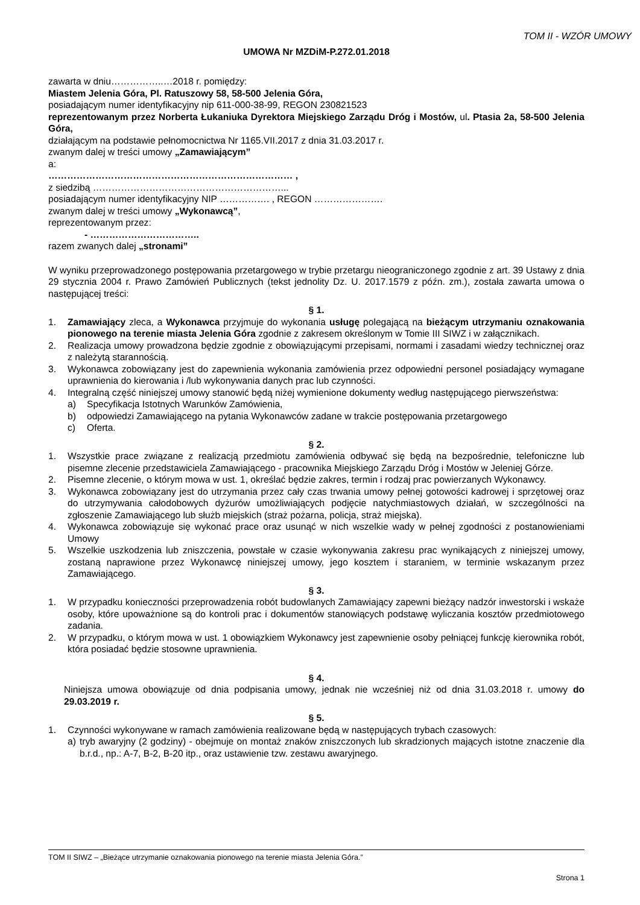TOM II - WZÓR UMOWY
UMOWA Nr MZDiM-P.272.01.2018
zawarta w dniu……………..…2018 r. pomiędzy:
Miastem Jelenia Góra, Pl. Ratuszowy 58, 58-500 Jelenia Góra,
posiadającym numer identyfikacyjny nip 611-000-38-99, REGON 230821523
reprezentowanym przez Norberta Łukaniuka Dyrektora Miejskiego Zarządu Dróg i Mostów, ul. Ptasia 2a, 58-500 Jelenia Góra,
działającym na podstawie pełnomocnictwa Nr 1165.VII.2017 z dnia 31.03.2017 r.
zwanym dalej w treści umowy „Zamawiającym”
a:
…………………………………………………………………… ,
z siedzibą ……………………………………………………...
posiadającym numer identyfikacyjny NIP ……………. , REGON ………………….
zwanym dalej w treści umowy „Wykonawcą”,
reprezentowanym przez:
- ……………………………..
razem zwanych dalej „stronami”
W wyniku przeprowadzonego postępowania przetargowego w trybie przetargu nieograniczonego zgodnie z art. 39 Ustawy z dnia 29 stycznia 2004 r. Prawo Zamówień Publicznych (tekst jednolity Dz. U. 2017.1579 z późn. zm.), została zawarta umowa o następującej treści:
§ 1.
1. Zamawiający zleca, a Wykonawca przyjmuje do wykonania usługę polegającą na bieżącym utrzymaniu oznakowania pionowego na terenie miasta Jelenia Góra zgodnie z zakresem określonym w Tomie III SIWZ i w załącznikach.
2. Realizacja umowy prowadzona będzie zgodnie z obowiązującymi przepisami, normami i zasadami wiedzy technicznej oraz z należytą starannością.
3. Wykonawca zobowiązany jest do zapewnienia wykonania zamówienia przez odpowiedni personel posiadający wymagane uprawnienia do kierowania i /lub wykonywania danych prac lub czynności.
4. Integralną część niniejszej umowy stanowić będą niżej wymienione dokumenty według następującego pierwszeństwa:
a) Specyfikacja Istotnych Warunków Zamówienia,
b) odpowiedzi Zamawiającego na pytania Wykonawców zadane w trakcie postępowania przetargowego
c) Oferta.
§ 2.
1. Wszystkie prace związane z realizacją przedmiotu zamówienia odbywać się będą na bezpośrednie, telefoniczne lub pisemne zlecenie przedstawiciela Zamawiającego - pracownika Miejskiego Zarządu Dróg i Mostów w Jeleniej Górze.
2. Pisemne zlecenie, o którym mowa w ust. 1, określać będzie zakres, termin i rodzaj prac powierzanych Wykonawcy.
3. Wykonawca zobowiązany jest do utrzymania przez cały czas trwania umowy pełnej gotowości kadrowej i sprzętowej oraz do utrzymywania całodobowych dyżurów umożliwiających podjęcie natychmiastowych działań, w szczególności na zgłoszenie Zamawiającego lub służb miejskich (straż pożarna, policja, straż miejska).
4. Wykonawca zobowiązuje się wykonać prace oraz usunąć w nich wszelkie wady w pełnej zgodności z postanowieniami Umowy
5. Wszelkie uszkodzenia lub zniszczenia, powstałe w czasie wykonywania zakresu prac wynikających z niniejszej umowy, zostaną naprawione przez Wykonawcę niniejszej umowy, jego kosztem i staraniem, w terminie wskazanym przez Zamawiającego.
§ 3.
1. W przypadku konieczności przeprowadzenia robót budowlanych Zamawiający zapewni bieżący nadzór inwestorski i wskaże osoby, które upoważnione są do kontroli prac i dokumentów stanowiących podstawę wyliczania kosztów przedmiotowego zadania.
2. W przypadku, o którym mowa w ust. 1 obowiązkiem Wykonawcy jest zapewnienie osoby pełniącej funkcję kierownika robót, która posiadać będzie stosowne uprawnienia.
§ 4.
Niniejsza umowa obowiązuje od dnia podpisania umowy, jednak nie wcześniej niż od dnia 31.03.2018 r. umowy do 29.03.2019 r.
§ 5.
1. Czynności wykonywane w ramach zamówienia realizowane będą w następujących trybach czasowych:
a) tryb awaryjny (2 godziny) - obejmuje on montaż znaków zniszczonych lub skradzionych mających istotne znaczenie dla b.r.d., np.: A-7, B-2, B-20 itp., oraz ustawienie tzw. zestawu awaryjnego.
TOM II SIWZ – „Bieżące utrzymanie oznakowania pionowego na terenie miasta Jelenia Góra.”
Strona 1